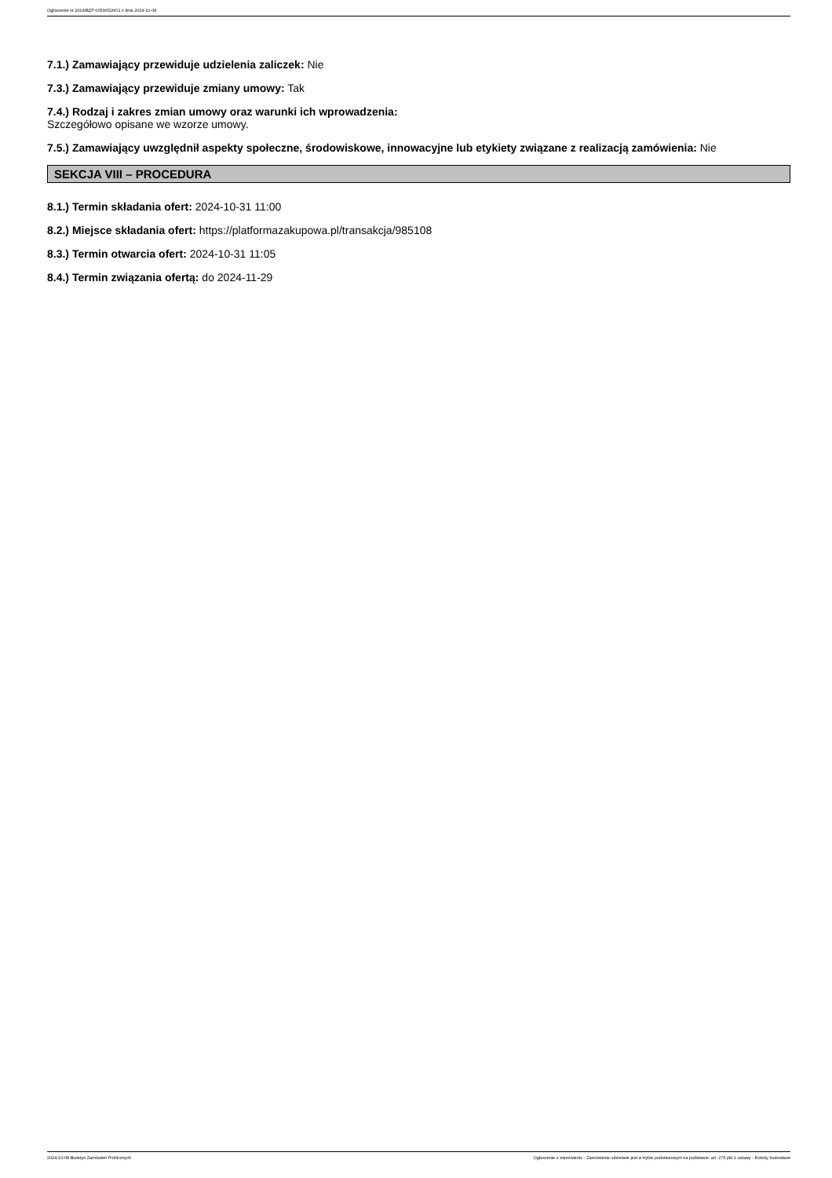Ogłoszenie nr 2024/BZP 00536526/01 z dnia 2024-10-08
7.1.) Zamawiający przewiduje udzielenia zaliczek: Nie
7.3.) Zamawiający przewiduje zmiany umowy: Tak
7.4.) Rodzaj i zakres zmian umowy oraz warunki ich wprowadzenia:
Szczegółowo opisane we wzorze umowy.
7.5.) Zamawiający uwzględnił aspekty społeczne, środowiskowe, innowacyjne lub etykiety związane z realizacją zamówienia: Nie
SEKCJA VIII – PROCEDURA
8.1.) Termin składania ofert: 2024-10-31 11:00
8.2.) Miejsce składania ofert: https://platformazakupowa.pl/transakcja/985108
8.3.) Termin otwarcia ofert: 2024-10-31 11:05
8.4.) Termin związania ofertą: do 2024-11-29
2024-10-08 Biuletyn Zamówień Publicznych Ogłoszenie o zamówieniu - Zamówienie udzielane jest w trybie podstawowym na podstawie: art. 275 pkt 1 ustawy - Roboty budowlane